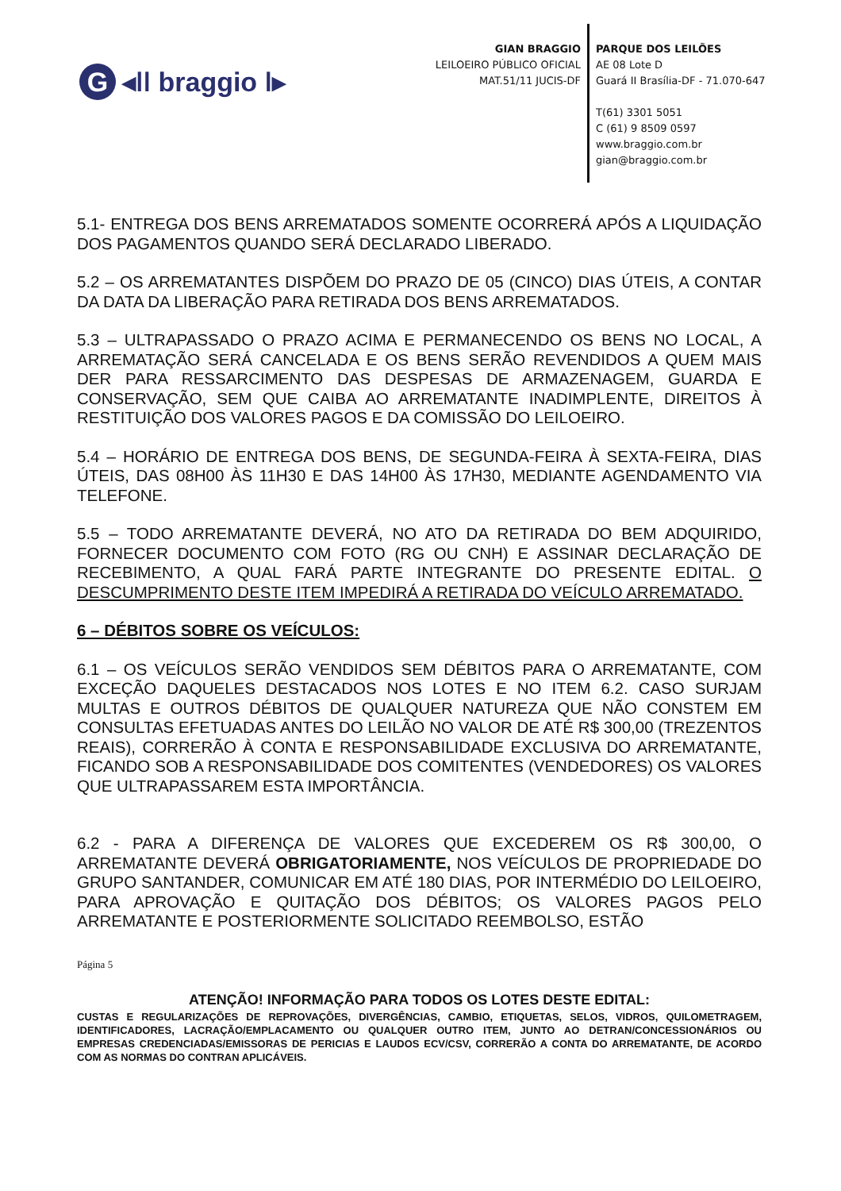G ◂ǀǀ braggio ǀ▸
GIAN BRAGGIO
LEILOEIRO PÚBLICO OFICIAL
MAT.51/11 JUCIS-DF
PARQUE DOS LEILÕES
AE 08 Lote D
Guará II Brasília-DF - 71.070-647
T(61) 3301 5051
C (61) 9 8509 0597
www.braggio.com.br
gian@braggio.com.br
5.1- ENTREGA DOS BENS ARREMATADOS SOMENTE OCORRERÁ APÓS A LIQUIDAÇÃO DOS PAGAMENTOS QUANDO SERÁ DECLARADO LIBERADO.
5.2 – OS ARREMATANTES DISPÕEM DO PRAZO DE 05 (CINCO) DIAS ÚTEIS, A CONTAR DA DATA DA LIBERAÇÃO PARA RETIRADA DOS BENS ARREMATADOS.
5.3 – ULTRAPASSADO O PRAZO ACIMA E PERMANECENDO OS BENS NO LOCAL, A ARREMATAÇÃO SERÁ CANCELADA E OS BENS SERÃO REVENDIDOS A QUEM MAIS DER PARA RESSARCIMENTO DAS DESPESAS DE ARMAZENAGEM, GUARDA E CONSERVAÇÃO, SEM QUE CAIBA AO ARREMATANTE INADIMPLENTE, DIREITOS À RESTITUIÇÃO DOS VALORES PAGOS E DA COMISSÃO DO LEILOEIRO.
5.4 – HORÁRIO DE ENTREGA DOS BENS, DE SEGUNDA-FEIRA À SEXTA-FEIRA, DIAS ÚTEIS, DAS 08H00 ÀS 11H30 E DAS 14H00 ÀS 17H30, MEDIANTE AGENDAMENTO VIA TELEFONE.
5.5 – TODO ARREMATANTE DEVERÁ, NO ATO DA RETIRADA DO BEM ADQUIRIDO, FORNECER DOCUMENTO COM FOTO (RG OU CNH) E ASSINAR DECLARAÇÃO DE RECEBIMENTO, A QUAL FARÁ PARTE INTEGRANTE DO PRESENTE EDITAL. O DESCUMPRIMENTO DESTE ITEM IMPEDIRÁ A RETIRADA DO VEÍCULO ARREMATADO.
6 – DÉBITOS SOBRE OS VEÍCULOS:
6.1 – OS VEÍCULOS SERÃO VENDIDOS SEM DÉBITOS PARA O ARREMATANTE, COM EXCEÇÃO DAQUELES DESTACADOS NOS LOTES E NO ITEM 6.2. CASO SURJAM MULTAS E OUTROS DÉBITOS DE QUALQUER NATUREZA QUE NÃO CONSTEM EM CONSULTAS EFETUADAS ANTES DO LEILÃO NO VALOR DE ATÉ R$ 300,00 (TREZENTOS REAIS), CORRERÃO À CONTA E RESPONSABILIDADE EXCLUSIVA DO ARREMATANTE, FICANDO SOB A RESPONSABILIDADE DOS COMITENTES (VENDEDORES) OS VALORES QUE ULTRAPASSAREM ESTA IMPORTÂNCIA.
6.2 - PARA A DIFERENÇA DE VALORES QUE EXCEDEREM OS R$ 300,00, O ARREMATANTE DEVERÁ OBRIGATORIAMENTE, NOS VEÍCULOS DE PROPRIEDADE DO GRUPO SANTANDER, COMUNICAR EM ATÉ 180 DIAS, POR INTERMÉDIO DO LEILOEIRO, PARA APROVAÇÃO E QUITAÇÃO DOS DÉBITOS; OS VALORES PAGOS PELO ARREMATANTE E POSTERIORMENTE SOLICITADO REEMBOLSO, ESTÃO
Página 5
ATENÇÃO! INFORMAÇÃO PARA TODOS OS LOTES DESTE EDITAL:
CUSTAS E REGULARIZAÇÕES DE REPROVAÇÕES, DIVERGÊNCIAS, CAMBIO, ETIQUETAS, SELOS, VIDROS, QUILOMETRAGEM, IDENTIFICADORES, LACRAÇÃO/EMPLACAMENTO OU QUALQUER OUTRO ITEM, JUNTO AO DETRAN/CONCESSIONÁRIOS OU EMPRESAS CREDENCIADAS/EMISSORAS DE PERICIAS E LAUDOS ECV/CSV, CORRERÃO A CONTA DO ARREMATANTE, DE ACORDO COM AS NORMAS DO CONTRAN APLICÁVEIS.